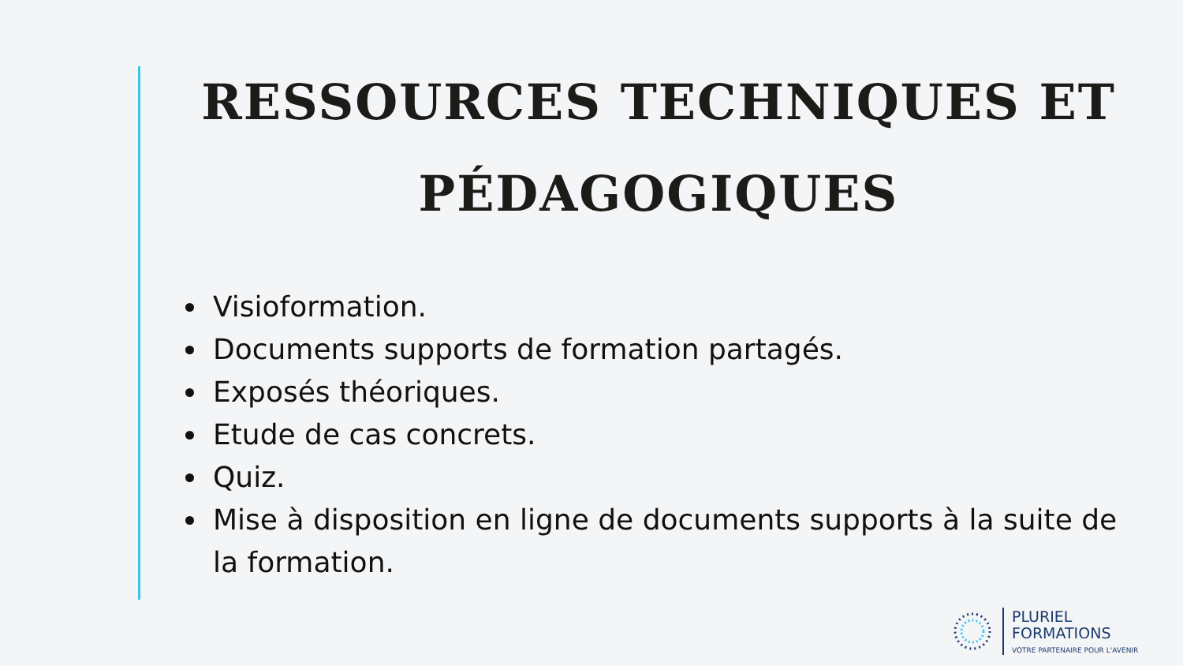RESSOURCES TECHNIQUES ET PÉDAGOGIQUES
Visioformation.
Documents supports de formation partagés.
Exposés théoriques.
Etude de cas concrets.
Quiz.
Mise à disposition en ligne de documents supports à la suite de la formation.
PLURIEL
FORMATIONS
VOTRE PARTENAIRE POUR L'AVENIR